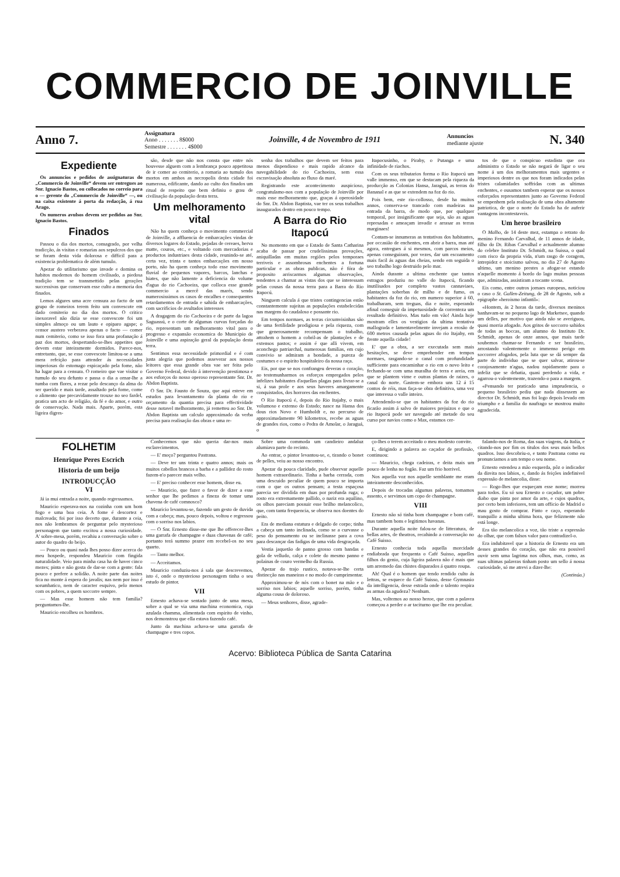COMMERCIO DE JOINVILLE
Anno 7. Assignatura
Anno . . . . . . . 8$000
Semestre . . . . . . . 4$000 Joinville, 4 de Novembro de 1911 Annuncios
mediante ajuste N. 340
Expediente
Os annuncios e pedidos de assignaturas do „Commercio de Joinville“ devem ser entregues ao Snr. Ignacio Bastos, ou collocados no correio para o — gerente do „Commercio de Joinville“ —, ou na caixa existente á porta da redacção, á rua Arago.
Os numeros avulsos devem ser pedidos ao Snr. Ignacio Bastos.
Finados
Passou o dia dos mortos, consagrado, por velha tradicção, ás visitas e romarias aos sepulcros dos que se foram desta vida dolorosa e difficil para a existencia problematica de além tumulo.
Apezar do utilitarismo que invade e domina os habitos modernos do homem civilisado, a piedosa tradição tem se transmettido pelas gerações successivas que conservam esse culto a memoria dos finados.
Lemos algures uma acre censura ao facto de um grupo de romeiros terem feito um convescote em dado cemiterio no dia dos mortos. O critico inexoravel não dizia se esse convescote foi um simples almoço ou um lauto e opiparo agape; o censor austero verberava apenas o facto — comer num cemiterio, como se isso fora uma profanação á paz dos mortos, despertando-se-lhes appetites que devem estar inteiramente dormidos. Parece-nos, entretanto, que, se esse convescote limitou-se a uma mera refeição para attender ás necessidades imperiosas do estomago espicaçado pela fome, não ha lugar para a censura. O romeiro que vae visitar o tumulo do seu defunto e passa o dia a ornar-lhe a tumba com flores, a rezar pelo descanço da alma do ser querido e mais tarde, assaltado pela fome, come o alimento que precavidamente trouxe no seo fardel, pratica um acto de religião, da fé e do amor, e outro de conservação. Nada mais. Aparte, porém, esta ligeira digres-
são, desde que não nos consta que entre nós houvesse alguem com a lembrança pouco appetitosa de ir comer ao cemiterio, a romaria ao tumulo dos mortos em ambos as necropolis desta cidade foi numerosa, edificante, dando ao culto dos finados um ritual de respeito que bem definiu o grau de civilisação da população desta terra.
Um melhoramento vital
Não ha quem conheça o movimento commercial de Joinville, a affluencia de embarcações vindas de diversos logares do Estado, pejadas de cereaes, herva matte, couros, etc., e voltando com mercadorias e productos industriaes desta cidade, reunindo-se até, certa vez, trinta e tantos embarcações em nosso porto, não ha quem conheça todo esse movimento fluvial de pequenos vapores, barcos, lanchas e hiates, que não lamente a deficiencia do volume d'agua do rio Cachoeira, que colloca esse grande commercio a mercê das marés, sendo numerosissimos os casos de encalhes e consequentes retardamentos de entrada e sahida de embarcações, com sacrificios de avultados interesses
A dragagem do rio Cachoeira e de parte da lagoa Saguassú, e o corte de algumas curvas forçadas do rio, representam um melhoramento vital para o progresso e expansão economica do Municipio de Joinville e uma aspiração geral da população desta terra.
Sentimos essa necessidade primordial e é com justa alegria que podemos asseverar aos nossos leitores que essa grande obra vae ser feita pelo Governo Federal, devido á intervenção prestimosa e aos esforços do nosso operoso representante Snr. Dr. Abdon Baptista.
O Snr. Dr. Fausto de Souza, que aqui esteve em estudos para levantamento da planta do rio e orçamento da quantia precisa para effectividade desse notavel melhoramento, já remetteu ao Snr. Dr. Abdon Baptista um calculo approximado da verba precisa para realisação das obras e uma re-
senha dos trabalhos que devem ser feitos para menos dispendioso e mais rapido alcance da navegabilidade do rio Cachoeira, sem essa escravisação absoluta ao fluxo da maré.
Registrando este acontecimento auspicioso, congratulamo-nos com a população de Joinville por mais esse melhoramento que, graças á operosidade do Snr. Dr. Abdon Baptista, vae ter os seus trabalhos inaugurados dentro em pouco tempo.
A Barra do Rio Itapocú
No momento em que o Estado de Santa Catharina acaba de passar por crudelissimas provações, aniquilladas em muitas regiões pelos temporaes terriveis e assombrosas enchentes a fortuna particular e as obras publicas, não é fóra de proposito arriscarmos algumas observações, tendentes a chamar as vistas dos que se interessam pelas cousas da nossa terra para a Barra do Rio Itapocú.
Ninguem calcula á que tristes contingencias estão constantemente sujeitas as populações estabelecidas nas margens do caudaloso e possante rio.
Em tempos normaes, as terras circumvisinhas são de uma fertilidade prodigiosa e pela riqueza, com que generosamente recompensam o trabalho, attrahem o homem a cobril-as de plantações e de extensos pastos; e assim é que alli vivem, em aconchego patriarchal, numerosas familias, em cujo convivio se admiram a bondade, a pureza de costumes e o espirito hospitaleiro da nossa raça.
Eis, por que se nos confrangeu deveras o coração, ao testemunharmos os esforços empregados pelos infelizes habitantes d'aquellas plagas para livrar-se a si, á sua prole e aos seus haveres amargamente conquistados, dos horrores das enchentes.
O Rio Itapocú é, depois do Rio Itajahy, o mais volumoso e extenso do Estado; nasce na Hansa dos dous rios Novo e Humboldt e, no percurso de approximadamente 90 kilometros, recebe as aguas de grandes rios, como o Pedra de Amolar, o Jaraguá, o
Itapocusinho, o Piraby, o Putanga e uma infinidade de riachos.
Com os seus tributarios forma o Rio Itapocú um valle immenso, em que se destacam pela riqueza da producção as Colonias Hansa, Jaraguá, as terras do Bananal e as que se extendem na foz do rio.
Pois bem, este rio-collosso, desde ha muitos annos, conserva-se trancado com madeiras na entrada da barra, de modo que, por qualquer temporal, por insignificante que seja, são as aguas represadas e ameaçam invadir e arrasar as terras marginaes!
Contam-se innumeras as tentativas dos habitantes, por occasião de enchentes, em abrir a barra, mas até agora, entregues á si mesmos, com parcos meios, apenas conseguiram, por vezes, dar um escoamento mais facil ás aguas das cheias, sendo em seguida o seo trabalho logo destruido pelo mar.
Ainda durante a ultima enchente que tantos estragos produziu no valle do Itapocú, ficando inutilisados por completo vastos cannaviaes, plantações soberbas de milho e de fumo, os habitantes da foz do rio, em numero superior á 60, trabalharam, sem treguas, dia e noite, esperando afinal conseguir da impetuosidade da correnteza um resultado definitivo. Mas tudo em vão! Ainda hoje mostram elles os vestigios da ultima tentativa mallograda e lamentavelmente invejam a erosão de 600 metros causada pelas aguas do rio Itajahy, em frente aquella cidade!
E' que a obra, a ser executada sem mais hesitações, se deve emprehender em tempos normaes, rasgando-se o canal com profundidade sufficiente para encaminhar o rio em o novo leito e fechando-se com uma muralha de terra e areia, em que se plantem vime e outras plantas de raizes, o canal do norte. Gastem-se embora uns 12 á 15 contos de réis, mas faça-se obra definitiva, uma vez que interessa o valle inteiro.
Attendendo-se que os habitantes da foz do rio ficarão assim á salvo de maiores prejuizos e que o rio Itapocú pode ser navegado até metade do seu curso por navios como o Max, estamos cer-
tos de que o conspicuo estadista que ora administra o Estado se não negará de ligar o seu nome á um dos melhoramentos mais urgentes e imperiosos dentre os que nos foram indicados pelas tristes calamidades soffridas com as ultimas enchentes, e ousamos tambem esperar que os nossos esforçados representantes junto ao Governo Federal se empenhem pela realisação de uma obra altamente patriotica, de que o norte do Estado ha de auferir vantagens incontestaveis.
Um heroe brasileiro
O Malho, de 14 deste mez, estampa o retrato do menino Fernando Carvalhal, de 11 annos de idade, filho do Dr. Ribas Carvalhal e actualmente alumno do celebre Instituto Dr. Schmidt, na Suissa, o qual com risco da propria vida, n'um rasgo de coragem, intrepidez e stoicismo salvou, no dia 27 de Agosto ultimo, um menino prestes a afogar-se estando n'aquelle momento á bordo do lago muitas pessoas que, admiradas, assistiram a tocante scena.
Eis como, entre outros jornaes europeus, noticiou o caso o St. Gallen-Zeitung, de 28 de Agosto, sob a epigraphe «heroismo infantil»:
«Hontem, ás 2 horas da tarde, diversos meninos banhavam-se no pequeno lago de Marketsee, quando um delles, por motivo que ainda não se averiguou, quasi morria afogado. Aos gritos de soccorro sahidos de todas as boccas, um alumno do Instituto Dr. Schmidt, apenas de onze annos, que mais tarde soubemos chamar-se Fernando e ser brasileiro, arrostando valentemente o immenso perigo em soccorrer afogados, pela luta que se dá sempre da parte do individuo que se quer salvar, atirou-se corajosamente n'agua, nadou rapidamente para o infeliz que se debatia, quasi perdendo a vida, e agarrou-o valentemente, trazendo-o para a margem.
«Pensando ter praticado uma imprudencia, o pequeno brasileiro pediu que nada dissessem ao director Dr. Schmidt, mas foi logo depois levado em triumpho e a familia do naufrago se mostrou muito agradecida.
FOLHETIM
Henrique Peres Escrich
Historia de um beijo
INTRODUCÇÃO
VI
Já ia mui entrada a noite, quando regressamos.
Mauricio esperava-nos na cozinha com um bom fogo e uma boa ceia. A fome é descortez e malcreada; foi por isso decerto que, durante a ceia, nos não lembramos de perguntar pelo mysterioso personagem que tanto excitou a nossa curiosidade. A' sobre-mesa, porém, recahiu a conversação sobre o autor do quadro do beijo.
— Pouco ou quasi nada lhes posso dizer acerca do meu hospede, respondeu Mauricio com fingida naturalidade. Veio para minha casa ha de haver cinco mezes; pinta e não gosta de dar-se com a gente: fala pouco e prefere a solidão. A noite parte das noites fica no monte á espera do javalis; nas nem por isso é sorumbatico, nem de caracter esquivo, pelo menos com os pobres, a quem soccorre sempre.
— Mas esse homem não tem familia? perguntamos-lhe.
Mauricio encolheu os hombros.
Conhecemos que não queria dar-nos mais esclarecimentos.
— E' moço? perguntou Pastrana.
— Deve ter uns trinta e quatro annos; mais os muitos cabellos brancos a barba e a pallidez do rosto fazem-n'o parecer mais velho.
— E' preciso conhecer esse homem, disse eu.
— Mauricio, que fazer o favor de dizer a esse senhor que lhe pedimos a fineza de tomar uma chavena de café comnosco?
Mauricio levantou-se, fazendo um gesto de duvida com a cabeça; mas, pouco depois, voltou e regressou com o sorriso nos labios.
— O Snr. Ernesto disse-me que lhe offerecer-lhes uma garrafa de champagne e duas chavenas de café; portanto terá summo prazer em recebel-os no seu quarto.
— Tanto melhor.
— Acceitamos.
Mauricio conduziu-nos á sala que descrevemos, isto é, onde o mysterioso personagem tinha o seu estudo de pintor.
VII
Ernesto achava-se sentado junto de uma mesa, sobre a qual se via uma machina economica, cuja azulada chamma, alimentada com espirito de vinho, nos demonstrou que ella estava fazendo café.
Junto da machina achava-se uma garrafa de champagne e tres copos.
Sobre uma commoda um candieiro andaluz alumiava parte do recinto.
Ao entrar, o pintor levantou-se, e, tirando o bonet de pelles, veiu ao nosso encontro.
Apezar da pouca claridade, pude observar aquelle homem extraordinario. Tinha a barba cerrada, com uma descuido peculiar de quem pouco se importa com o que os outros pensam; a testa espaçosa parecia ser dividida em duas por profunda ruga; o rosto era extremamente pallido, o nariz era aquilino, os olhos pareciam possuir esse brilho melancolico, que, com tanta frequencia, se observa nos doentes do peito.
Era de mediana estatura e delgado de corpo; tinha a cabeça um tanto inclinada, como se a curvasse o peso do pensamento ou se inclinasse para a cova para descançar das fadigas de uma vida desgraçada.
Vestia jaquetão de panno grosso com bandas e gola de velludo, calça e colete do mesmo panno e polainas de couro vermelho da Russia.
Apezar do trajo rustico, notava-se-lhe certa distincção nas maneiras e no modo de cumprimentar.
Approximou-se de nós com o bonet na mão e o sorriso nos labios; aquelle sorriso, porém, tinha alguma cousa de doloroso.
— Meus senhores, disse, agrade-
ço-lhes o terem acceitado o meu modesto convite.
E, dirigindo a palavra ao caçador de profissão, continuou:
— Mauricio, chega cadeiras, e deita mais um pouco de lenha no fogão. Faz um frio horrivel.
Nos aquella voz nos aquelle semblante me eram inteiramente desconhecidos.
Depois de trocadas algumas palavras, tomamos assento, e servimos um copo de champagne.
VIII
Ernesto não só tinha bom champagne e bom café, mas tambem bons e legitimos havanas.
Durante aquella noite falou-se de litteratura, de bellas artes, de theatros, recahindo a conversação no Café Suisso.
Ernesto conhecia toda aquella morcidade endiabrada que frequenta o Café Suisso, aquelles filhos do genio, cuja ligeira palavra não é mais que um arremedo das chistes disparados á quatro roupa.
Ah! Qual é o homem que tendo rendido culto ás lettras, se esquece do Café Suisso, desse Gymnasio da intelligencia, desse estrada onde o talento respira as armas da agudeza? Nenhum.
Mas, voltemos ao nosso heroe, que com a palavra começou a perder o ar taciturno que lhe era peculiar.
falando-nos de Roma, das suas viagens, da Italia, e citando-nos por fim os titulos dos seus mais bellos quadros. Isso descobriu-o, e tanto Pastrana como eu pronunciamos a um tempo o seu nome.
Ernesto estendeu a mão esquerda, pôz o indicador da direita nos labios, e, dando ás feições indefinivel expressão de melancolia, disse:
— Rogo-lhes que esqueçam esse nome; morreu para todos. Eu só sou Ernesto o caçador, um pobre diabo que pinta por amor da arte, e cujos quadros, por certo bem inferiores, tem um officio de Madrid o mau gosto de comprar. Pinto e caço, esperando tranquillo a minha ultima hora, que felizmente não está longe.
Era tão melancolica a voz, tão triste a expressão do olhar, que com falsos valor para contradizel-o.
Era indubitavel que a historia de Ernesto era um desses grandes do coração, que não era possivel ouvir sem uma lagrima nos olhos, mas, como, as suas ultimas palavras tinham posto um sello á nossa curiosidade, só me atrevi a dizer-lhe:
(Continúa.)
Acervo: Biblioteca Pública de Santa Catarina